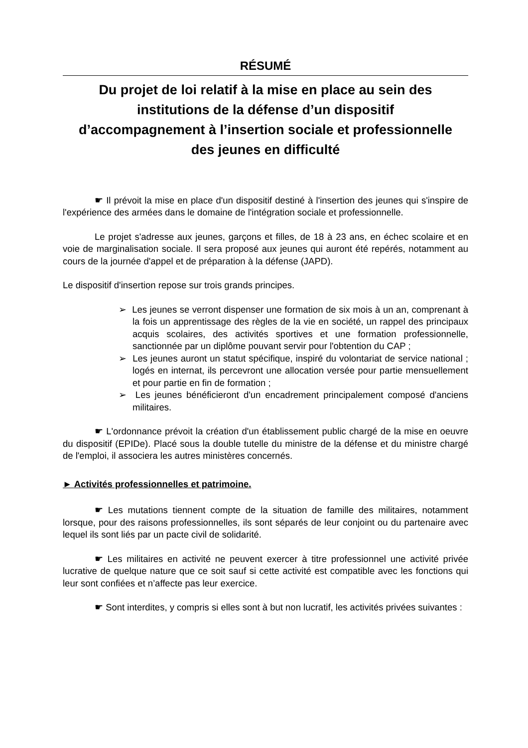RÉSUMÉ
Du projet de loi relatif à la mise en place au sein des institutions de la défense d’un dispositif d’accompagnement à l’insertion sociale et professionnelle des jeunes en difficulté
☛ Il prévoit la mise en place d'un dispositif destiné à l'insertion des jeunes qui s'inspire de l'expérience des armées dans le domaine de l'intégration sociale et professionnelle.
Le projet s'adresse aux jeunes, garçons et filles, de 18 à 23 ans, en échec scolaire et en voie de marginalisation sociale. Il sera proposé aux jeunes qui auront été repérés, notamment au cours de la journée d'appel et de préparation à la défense (JAPD).
Le dispositif d'insertion repose sur trois grands principes.
➢ Les jeunes se verront dispenser une formation de six mois à un an, comprenant à la fois un apprentissage des règles de la vie en société, un rappel des principaux acquis scolaires, des activités sportives et une formation professionnelle, sanctionnée par un diplôme pouvant servir pour l'obtention du CAP ;
➢ Les jeunes auront un statut spécifique, inspiré du volontariat de service national ; logés en internat, ils percevront une allocation versée pour partie mensuellement et pour partie en fin de formation ;
➢ Les jeunes bénéficieront d'un encadrement principalement composé d'anciens militaires.
☛ L'ordonnance prévoit la création d'un établissement public chargé de la mise en oeuvre du dispositif (EPIDe). Placé sous la double tutelle du ministre de la défense et du ministre chargé de l'emploi, il associera les autres ministères concernés.
► Activités professionnelles et patrimoine.
☛ Les mutations tiennent compte de la situation de famille des militaires, notamment lorsque, pour des raisons professionnelles, ils sont séparés de leur conjoint ou du partenaire avec lequel ils sont liés par un pacte civil de solidarité.
☛ Les militaires en activité ne peuvent exercer à titre professionnel une activité privée lucrative de quelque nature que ce soit sauf si cette activité est compatible avec les fonctions qui leur sont confiées et n’affecte pas leur exercice.
☛ Sont interdites, y compris si elles sont à but non lucratif, les activités privées suivantes :